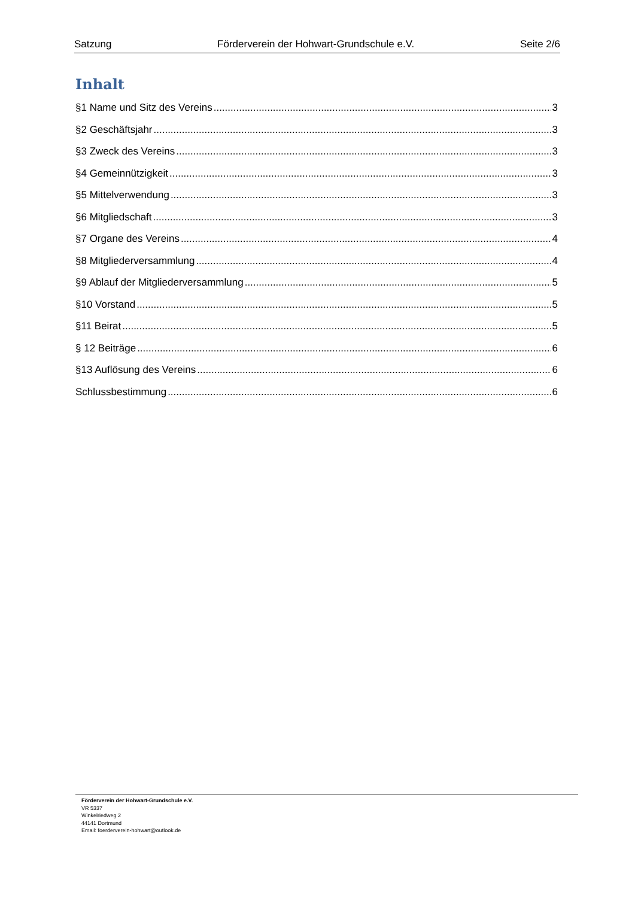Satzung Förderverein der Hohwart-Grundschule e.V. Seite 2/6
Inhalt
§1 Name und Sitz des Vereins 3
§2 Geschäftsjahr 3
§3 Zweck des Vereins 3
§4 Gemeinnützigkeit 3
§5 Mittelverwendung 3
§6 Mitgliedschaft 3
§7 Organe des Vereins 4
§8 Mitgliederversammlung 4
§9 Ablauf der Mitgliederversammlung 5
§10 Vorstand 5
§11 Beirat 5
§ 12 Beiträge 6
§13 Auflösung des Vereins 6
Schlussbestimmung 6
Förderverein der Hohwart-Grundschule e.V.
VR 5337
Winkelriedweg 2
44141 Dortmund
Email: foerderverein-hohwart@outlook.de